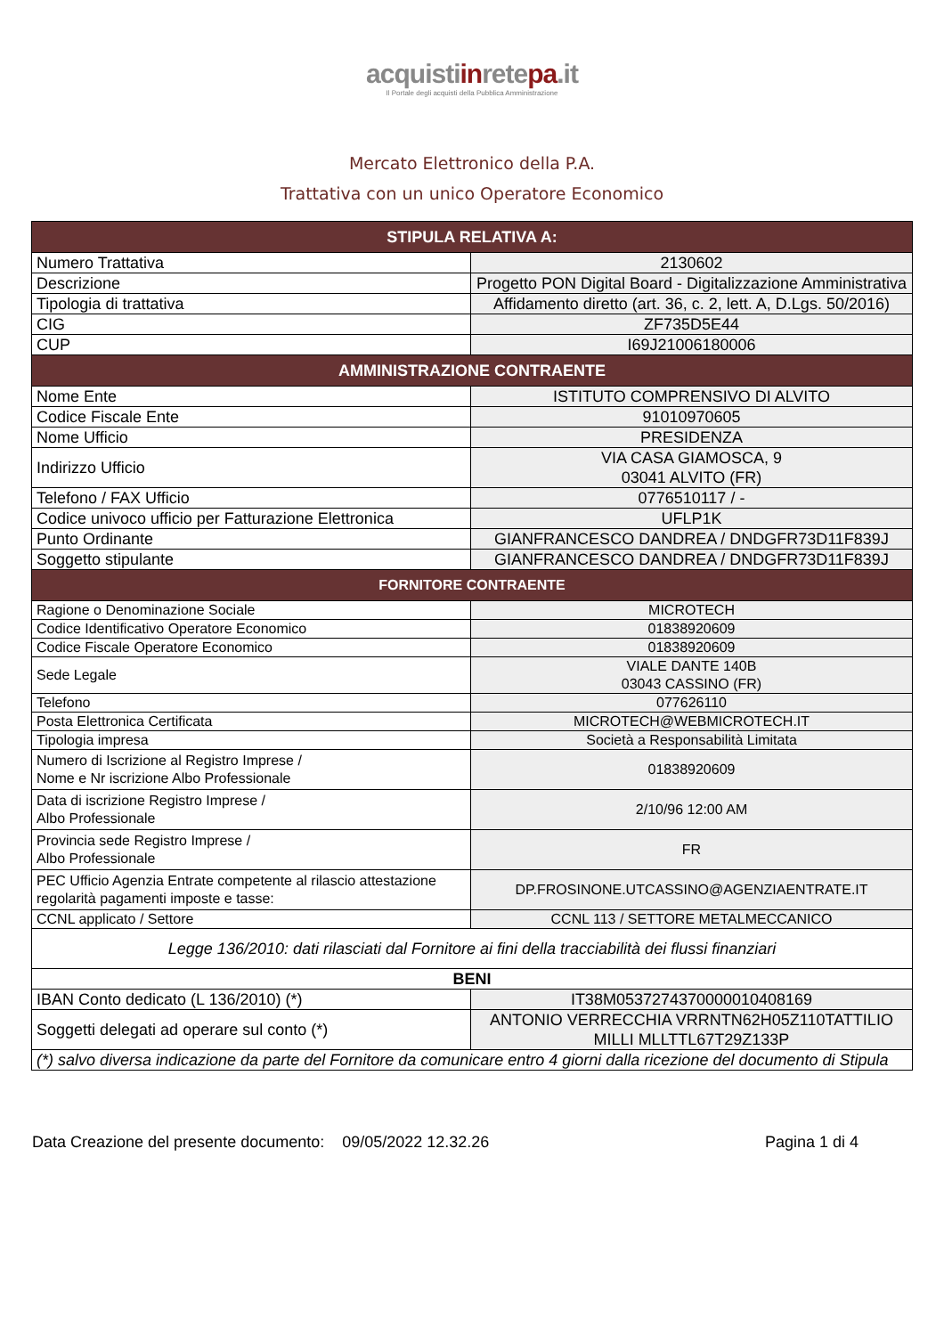acquistiinretepa.it
Il Portale degli acquisti della Pubblica Amministrazione
Mercato Elettronico della P.A.
Trattativa con un unico Operatore Economico
| STIPULA RELATIVA A: | |
| --- | --- |
| Numero Trattativa | 2130602 |
| Descrizione | Progetto PON Digital Board - Digitalizzazione Amministrativa |
| Tipologia di trattativa | Affidamento diretto (art. 36, c. 2, lett. A, D.Lgs. 50/2016) |
| CIG | ZF735D5E44 |
| CUP | I69J21006180006 |
| AMMINISTRAZIONE CONTRAENTE | |
| Nome Ente | ISTITUTO COMPRENSIVO DI ALVITO |
| Codice Fiscale Ente | 91010970605 |
| Nome Ufficio | PRESIDENZA |
| Indirizzo Ufficio | VIA CASA GIAMOSCA, 9 03041 ALVITO (FR) |
| Telefono / FAX Ufficio | 0776510117 / - |
| Codice univoco ufficio per Fatturazione Elettronica | UFLP1K |
| Punto Ordinante | GIANFRANCESCO DANDREA / DNDGFR73D11F839J |
| Soggetto stipulante | GIANFRANCESCO DANDREA / DNDGFR73D11F839J |
| FORNITORE CONTRAENTE | |
| Ragione o Denominazione Sociale | MICROTECH |
| Codice Identificativo Operatore Economico | 01838920609 |
| Codice Fiscale Operatore Economico | 01838920609 |
| Sede Legale | VIALE DANTE 140B 03043 CASSINO (FR) |
| Telefono | 077626110 |
| Posta Elettronica Certificata | MICROTECH@WEBMICROTECH.IT |
| Tipologia impresa | Società a Responsabilità Limitata |
| Numero di Iscrizione al Registro Imprese / Nome e Nr iscrizione Albo Professionale | 01838920609 |
| Data di iscrizione Registro Imprese / Albo Professionale | 2/10/96 12:00 AM |
| Provincia sede Registro Imprese / Albo Professionale | FR |
| PEC Ufficio Agenzia Entrate competente al rilascio attestazione regolarità pagamenti imposte e tasse: | DP.FROSINONE.UTCASSINO@AGENZIAENTRATE.IT |
| CCNL applicato / Settore | CCNL 113 / SETTORE METALMECCANICO |
| Legge 136/2010: dati rilasciati dal Fornitore ai fini della tracciabilità dei flussi finanziari | |
| BENI | |
| IBAN Conto dedicato (L 136/2010) (*) | IT38M0537274370000010408169 |
| Soggetti delegati ad operare sul conto (*) | ANTONIO VERRECCHIA VRRNTN62H05Z110TATTILIO MILLI MLLTTL67T29Z133P |
| (*) salvo diversa indicazione da parte del Fornitore da comunicare entro 4 giorni dalla ricezione del documento di Stipula | |
Data Creazione del presente documento: 09/05/2022 12.32.26 Pagina 1 di 4